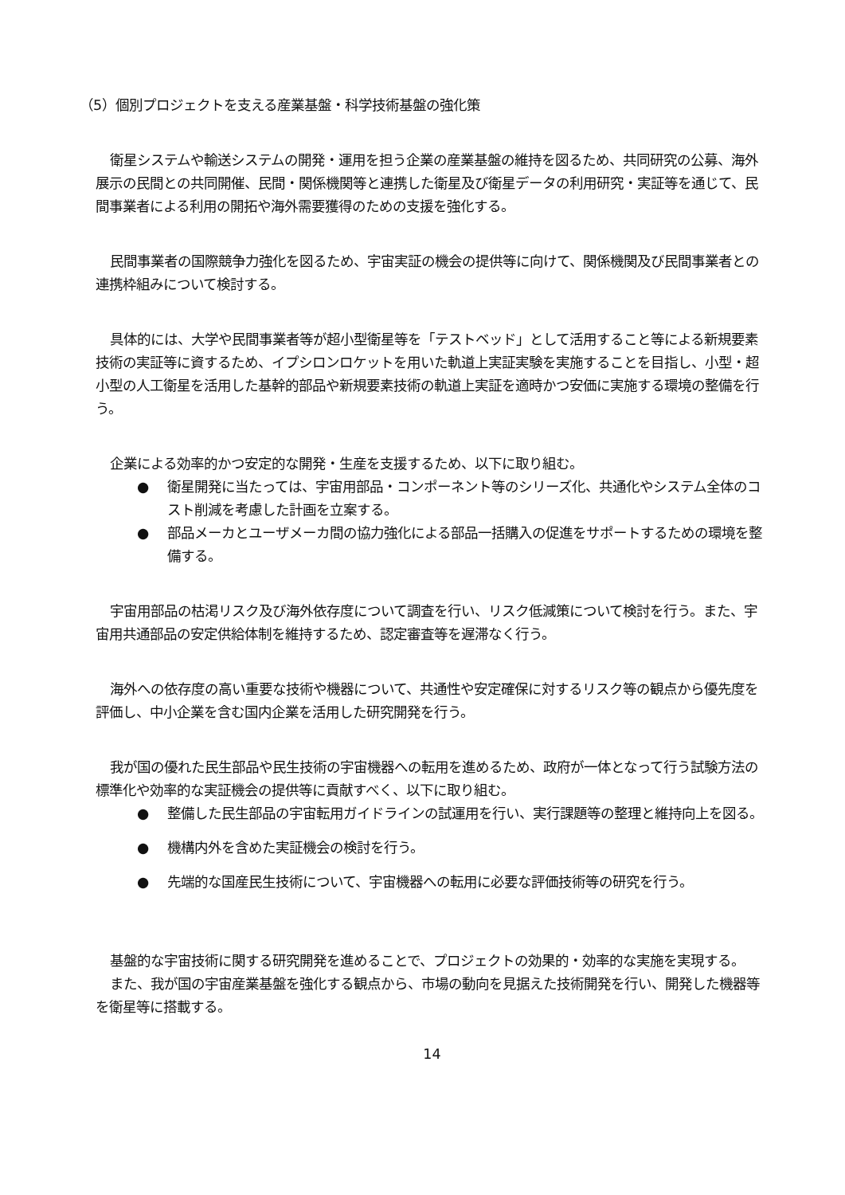（5）個別プロジェクトを支える産業基盤・科学技術基盤の強化策
衛星システムや輸送システムの開発・運用を担う企業の産業基盤の維持を図るため、共同研究の公募、海外展示の民間との共同開催、民間・関係機関等と連携した衛星及び衛星データの利用研究・実証等を通じて、民間事業者による利用の開拓や海外需要獲得のための支援を強化する。
民間事業者の国際競争力強化を図るため、宇宙実証の機会の提供等に向けて、関係機関及び民間事業者との連携枠組みについて検討する。
具体的には、大学や民間事業者等が超小型衛星等を「テストベッド」として活用すること等による新規要素技術の実証等に資するため、イプシロンロケットを用いた軌道上実証実験を実施することを目指し、小型・超小型の人工衛星を活用した基幹的部品や新規要素技術の軌道上実証を適時かつ安価に実施する環境の整備を行う。
企業による効率的かつ安定的な開発・生産を支援するため、以下に取り組む。
● 衛星開発に当たっては、宇宙用部品・コンポーネント等のシリーズ化、共通化やシステム全体のコスト削減を考慮した計画を立案する。
● 部品メーカとユーザメーカ間の協力強化による部品一括購入の促進をサポートするための環境を整備する。
宇宙用部品の枯渇リスク及び海外依存度について調査を行い、リスク低減策について検討を行う。また、宇宙用共通部品の安定供給体制を維持するため、認定審査等を遅滞なく行う。
海外への依存度の高い重要な技術や機器について、共通性や安定確保に対するリスク等の観点から優先度を評価し、中小企業を含む国内企業を活用した研究開発を行う。
我が国の優れた民生部品や民生技術の宇宙機器への転用を進めるため、政府が一体となって行う試験方法の標準化や効率的な実証機会の提供等に貢献すべく、以下に取り組む。
● 整備した民生部品の宇宙転用ガイドラインの試運用を行い、実行課題等の整理と維持向上を図る。
● 機構内外を含めた実証機会の検討を行う。
● 先端的な国産民生技術について、宇宙機器への転用に必要な評価技術等の研究を行う。
基盤的な宇宙技術に関する研究開発を進めることで、プロジェクトの効果的・効率的な実施を実現する。
また、我が国の宇宙産業基盤を強化する観点から、市場の動向を見据えた技術開発を行い、開発した機器等を衛星等に搭載する。
14